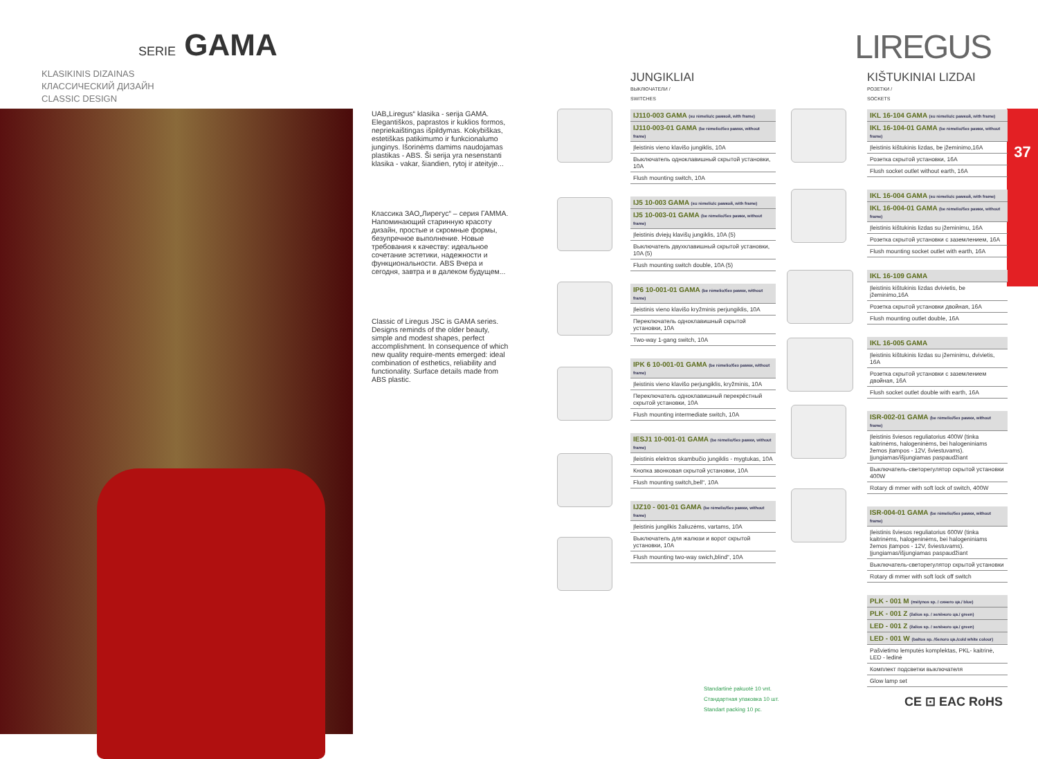SERIE GAMA
KLASIKINIS DIZAINAS
КЛАССИЧЕСКИЙ ДИЗАЙН
CLASSIC DESIGN
UAB„Liregus“ klasika - serija GAMA. Elegantiškos, paprastos ir kuklios formos, nepriekaištingas išpildymas. Kokybiškas, estetiškas patikimumo ir funkcionalumo junginys. Išorinėms damims naudojamas plastikas - ABS. Ši serija yra nesenstanti klasika - vakar, šiandien, rytoj ir ateityje...
Классика ЗАО„Лирегус“ – серия ГАММА. Напоминающий старинную красоту дизайн, простые и скромные формы, безупречное выполнение. Новые требования к качеству: идеальное сочетание эстетики, надежности и функциональности. ABS Вчера и сегодня, завтра и в далеком будущем...
Classic of Liregus JSC is GAMA series. Designs reminds of the older beauty, simple and modest shapes, perfect accomplishment. In consequence of which new quality require-ments emerged: ideal combination of esthetics, reliability and functionality. Surface details made from ABS plastic.
LIREGUS
37
JUNGIKLIAI
ВЫКЛЮЧАТЕЛИ /
SWITCHES
| IJ110-003 GAMA (su rėmeliu/с рамкой, with frame) |
| IJ110-003-01 GAMA (be rėmelio/без рамки, without frame) |
| Įleistinis vieno klavišo jungiklis, 10A |
| Выключатель одноклавишный скрытой установки, 10A |
| Flush mounting switch, 10A |
| IJ5 10-003 GAMA (su rėmeliu/с рамкой, with frame) |
| IJ5 10-003-01 GAMA (be rėmelio/без рамки, without frame) |
| Įleistinis dviejų klavišų jungiklis, 10A (5) |
| Выключатель двухклавишный скрытой установки, 10A (5) |
| Flush mounting switch double, 10A (5) |
| IP6 10-001-01 GAMA (be rėmelio/без рамки, without frame) |
| Įleistinis vieno klavišo kryžminis perjungiklis, 10A |
| Переключатель одноклавишный скрытой установки, 10A |
| Two-way 1-gang switch, 10A |
| IPK 6 10-001-01 GAMA (be rėmelio/без рамки, without frame) |
| Įleistinis vieno klavišo perjungiklis, kryžminis, 10A |
| Переключатель одноклавишный перекрёстный скрытой установки, 10A |
| Flush mounting intermediate switch, 10A |
| IESJ1 10-001-01 GAMA (be rėmelio/без рамки, without frame) |
| Įleistinis elektros skambučio jungiklis - mygtukas, 10A |
| Кнопка звонковая скрытой установки, 10A |
| Flush mounting switch„bell“, 10A |
| IJZ10 - 001-01 GAMA (be rėmelio/без рамки, without frame) |
| Įleistinis jungilkis žaliuzėms, vartams, 10A |
| Выключатель для жалюзи и ворот скрытой установки, 10A |
| Flush mounting two-way swich„blind“, 10A |
KIŠTUKINIAI LIZDAI
РОЗЕТКИ /
SOCKETS
| IKL 16-104 GAMA (su rėmeliu/с рамкой, with frame) |
| IKL 16-104-01 GAMA (be rėmelio/без рамки, without frame) |
| Įleistinis kištukinis lizdas, be įžeminimo,16A |
| Розетка скрытой установки, 16A |
| Flush socket outlet without earth, 16A |
| IKL 16-004 GAMA (su rėmeliu/с рамкой, with frame) |
| IKL 16-004-01 GAMA (be rėmelio/без рамки, without frame) |
| Įleistinis kištukinis lizdas su įžeminimu, 16A |
| Розетка скрытой установки с заземлением, 16A |
| Flush mounting socket outlet with earth, 16A |
| IKL 16-109 GAMA |
| Įleistinis kištukinis lizdas dvivietis, be įžeminimo,16A |
| Розетка скрытой установки двойная, 16A |
| Flush mounting outlet double, 16A |
| IKL 16-005 GAMA |
| Įleistinis kištukinis lizdas su įžeminimu, dvivietis, 16A |
| Розетка скрытой установки с заземлением двойная, 16A |
| Flush socket outlet double with earth, 16A |
| ISR-002-01 GAMA (be rėmelio/без рамки, without frame) |
| Įleistinis šviesos reguliatorius 400W (tinka kaitrinėms, halogeninėms, bei halogeniniams žemos įtampos - 12V, šviestuvams). Įjungiamas/išjungiamas paspaudžiant |
| Выключатель-светорегулятор скрытой установки 400W |
| Rotary di mmer with soft lock of switch, 400W |
| ISR-004-01 GAMA (be rėmelio/без рамки, without frame) |
| Įleistinis šviesos reguliatorius 600W (tinka kaitrinėms, halogeninėms, bei halogeniniams žemos įtampos - 12V, šviestuvams). Įjungiamas/išjungiamas paspaudžiant |
| Выключатель-светорегулятор скрытой установки |
| Rotary di mmer with soft lock off switch |
| PLK - 001 M (mėlynos sp. / синего цв./ blue) |
| PLK - 001 Z (žalios sp. / зелёного цв./ green) |
| LED - 001 Z (žalios sp. / зелёного цв./ green) |
| LED - 001 W (baltos sp. /белого цв./cold white colour) |
| Pašvietimo lemputės komplektas, PKL- kaitrinė, LED - ledinė |
| Комплект подсветки выключателя |
| Glow lamp set |
Standartinė pakuotė 10 vnt.
Стандартная упаковка 10 шт.
Standart packing 10 pc.
CE ⊡ EAC RoHS